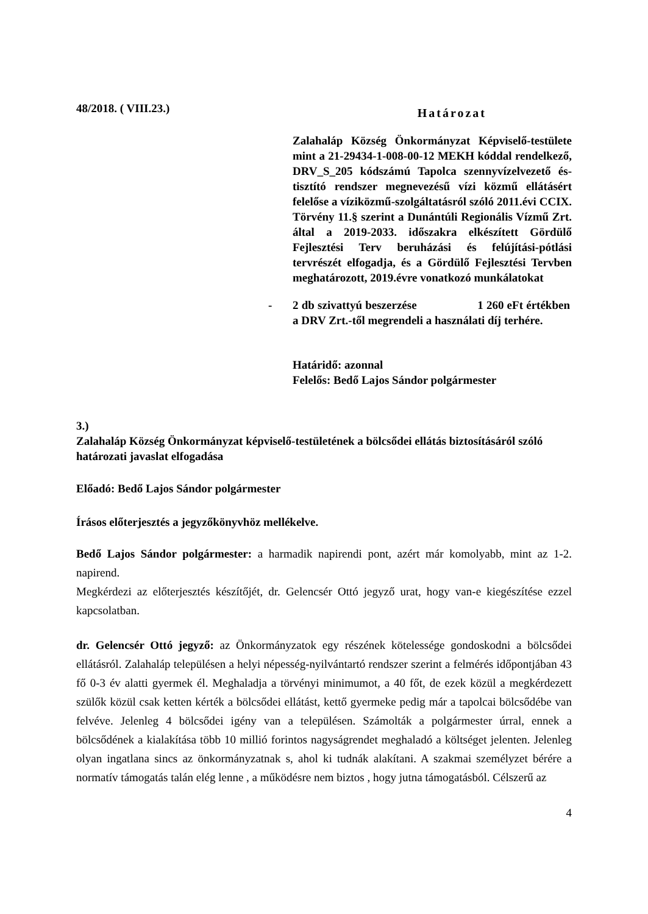48/2018. ( VIII.23.) Határozat
Zalahaláp Község Önkormányzat Képviselő-testülete mint a 21-29434-1-008-00-12 MEKH kóddal rendelkező, DRV_S_205 kódszámú Tapolca szennyvízelvezető és- tisztító rendszer megnevezésű vízi közmű ellátásért felelőse a víziközmű-szolgáltatásról szóló 2011.évi CCIX. Törvény 11.§ szerint a Dunántúli Regionális Vízmű Zrt. által a 2019-2033. időszakra elkészített Gördülő Fejlesztési Terv beruházási és felújítási-pótlási tervrészét elfogadja, és a Gördülő Fejlesztési Tervben meghatározott, 2019.évre vonatkozó munkálatokat
- 2 db szivattyú beszerzése 1 260 eFt értékben a DRV Zrt.-től megrendeli a használati díj terhére.
Határidő: azonnal
Felelős: Bedő Lajos Sándor polgármester
3.)
Zalahaláp Község Önkormányzat képviselő-testületének a bölcsődei ellátás biztosításáról szóló határozati javaslat elfogadása
Előadó: Bedő Lajos Sándor polgármester
Írásos előterjesztés a jegyzőkönyvhöz mellékelve.
Bedő Lajos Sándor polgármester: a harmadik napirendi pont, azért már komolyabb, mint az 1-2. napirend.
Megkérdezi az előterjesztés készítőjét, dr. Gelencsér Ottó jegyző urat, hogy van-e kiegészítése ezzel kapcsolatban.
dr. Gelencsér Ottó jegyző: az Önkormányzatok egy részének kötelessége gondoskodni a bölcsődei ellátásról. Zalahaláp településen a helyi népesség-nyilvántartó rendszer szerint a felmérés időpontjában 43 fő 0-3 év alatti gyermek él. Meghaladja a törvényi minimumot, a 40 főt, de ezek közül a megkérdezett szülők közül csak ketten kérték a bölcsődei ellátást, kettő gyermeke pedig már a tapolcai bölcsődébe van felvéve. Jelenleg 4 bölcsődei igény van a településen. Számolták a polgármester úrral, ennek a bölcsődének a kialakítása több 10 millió forintos nagyságrendet meghaladó a költséget jelenten. Jelenleg olyan ingatlana sincs az önkormányzatnak s, ahol ki tudnák alakítani. A szakmai személyzet bérére a normatív támogatás talán elég lenne , a működésre nem biztos , hogy jutna támogatásból. Célszerű az
4